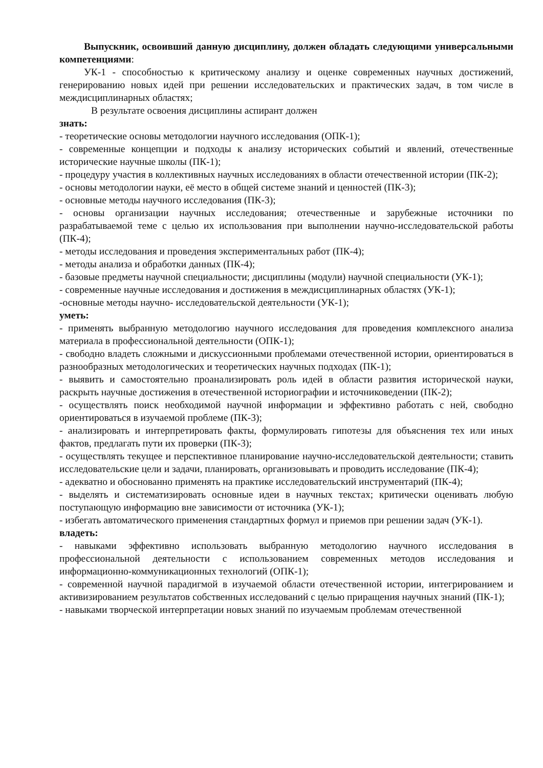Выпускник, освоивший данную дисциплину, должен обладать следующими универсальными компетенциями:
УК-1 - способностью к критическому анализу и оценке современных научных достижений, генерированию новых идей при решении исследовательских и практических задач, в том числе в междисциплинарных областях;
В результате освоения дисциплины аспирант должен
знать:
- теоретические основы методологии научного исследования (ОПК-1);
- современные концепции и подходы к анализу исторических событий и явлений, отечественные исторические научные школы (ПК-1);
- процедуру участия в коллективных научных исследованиях в области отечественной истории (ПК-2);
- основы методологии науки, её место в общей системе знаний и ценностей (ПК-3);
- основные методы научного исследования (ПК-3);
- основы организации научных исследования; отечественные и зарубежные источники по разрабатываемой теме с целью их использования при выполнении научно-исследовательской работы (ПК-4);
- методы исследования и проведения экспериментальных работ (ПК-4);
- методы анализа и обработки данных (ПК-4);
- базовые предметы научной специальности; дисциплины (модули) научной специальности (УК-1);
- современные научные исследования и достижения в междисциплинарных областях (УК-1);
-основные методы научно- исследовательской деятельности (УК-1);
уметь:
- применять выбранную методологию научного исследования для проведения комплексного анализа материала в профессиональной деятельности (ОПК-1);
- свободно владеть сложными и дискуссионными проблемами отечественной истории, ориентироваться в разнообразных методологических и теоретических научных подходах (ПК-1);
- выявить и самостоятельно проанализировать роль идей в области развития исторической науки, раскрыть научные достижения в отечественной историографии и источниковедении (ПК-2);
- осуществлять поиск необходимой научной информации и эффективно работать с ней, свободно ориентироваться в изучаемой проблеме (ПК-3);
- анализировать и интерпретировать факты, формулировать гипотезы для объяснения тех или иных фактов, предлагать пути их проверки (ПК-3);
- осуществлять текущее и перспективное планирование научно-исследовательской деятельности; ставить исследовательские цели и задачи, планировать, организовывать и проводить исследование (ПК-4);
- адекватно и обоснованно применять на практике исследовательский инструментарий (ПК-4);
- выделять и систематизировать основные идеи в научных текстах; критически оценивать любую поступающую информацию вне зависимости от источника (УК-1);
- избегать автоматического применения стандартных формул и приемов при решении задач (УК-1).
владеть:
- навыками эффективно использовать выбранную методологию научного исследования в профессиональной деятельности с использованием современных методов исследования и информационно-коммуникационных технологий (ОПК-1);
- современной научной парадигмой в изучаемой области отечественной истории, интегрированием и активизированием результатов собственных исследований с целью приращения научных знаний (ПК-1);
- навыками творческой интерпретации новых знаний по изучаемым проблемам отечественной